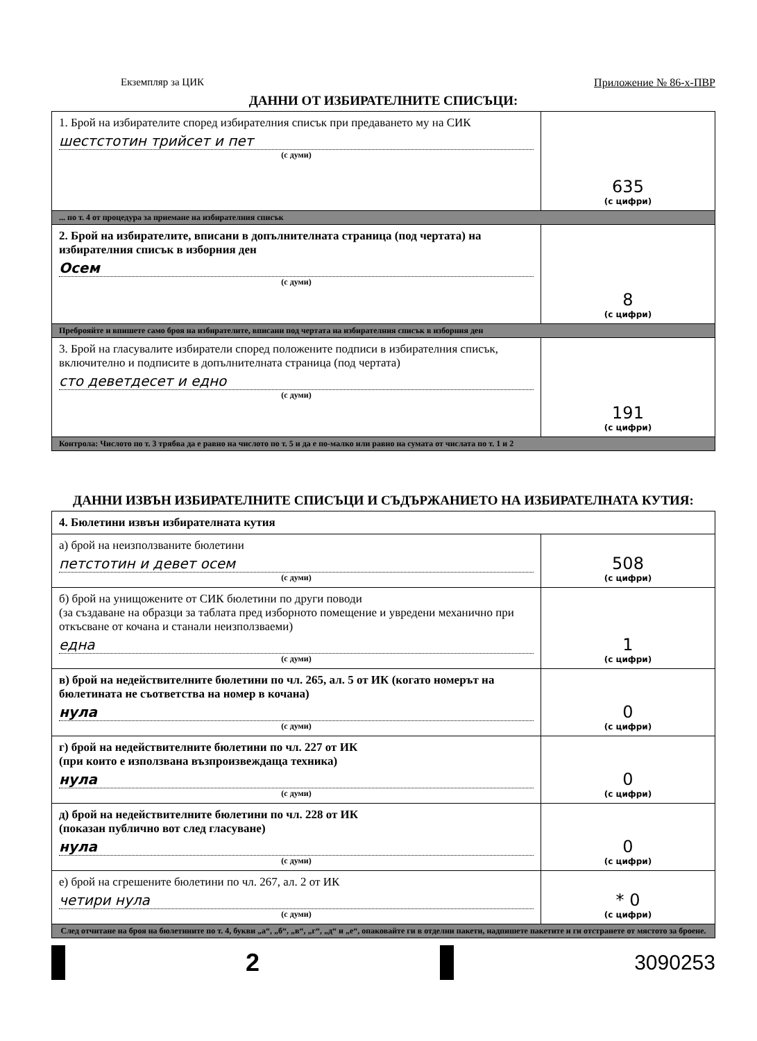Екземпляр за ЦИК Приложение № 86-х-ПВР
ДАННИ ОТ ИЗБИРАТЕЛНИТЕ СПИСЪЦИ:
| 1. Брой на избирателите според избирателния списък при предаването му на СИК шестстотин трийсет и пет (с думи) | 635 (с цифри) |
| ... по т. 4 от процедура за приемане на избирателния списък | |
| 2. Брой на избирателите, вписани в допълнителната страница (под чертата) на избирателния списък в изборния ден Осем (с думи) | 8 (с цифри) |
| Преброяйте и впишете само броя на избирателите, вписани под чертата на избирателния списък в изборния ден | |
| 3. Брой на гласувалите избиратели според положените подписи в избирателния списък, включително и подписите в допълнителната страница (под чертата) сто деветдесет и едно (с думи) | 191 (с цифри) |
| Контрола: Числото по т. 3 трябва да е равно на числото по т. 5 и да е по-малко или равно на сумата от числата по т. 1 и 2 | |
ДАННИ ИЗВЪН ИЗБИРАТЕЛНИТЕ СПИСЪЦИ И СЪДЪРЖАНИЕТО НА ИЗБИРАТЕЛНАТА КУТИЯ:
| 4. Бюлетини извън избирателната кутия | |
| а) брой на неизползваните бюлетини петстотин и девет осем (с думи) | 508 (с цифри) |
| б) брой на унищожените от СИК бюлетини по други поводи (за създаване на образци за таблата пред изборното помещение и увредени механично при откъсване от кочана и станали неизползваеми) една (с думи) | 1 (с цифри) |
| в) брой на недействителните бюлетини по чл. 265, ал. 5 от ИК (когато номерът на бюлетината не съответства на номер в кочана) нула (с думи) | 0 (с цифри) |
| г) брой на недействителните бюлетини по чл. 227 от ИК (при които е използвана възпроизвеждаща техника) нула (с думи) | 0 (с цифри) |
| д) брой на недействителните бюлетини по чл. 228 от ИК (показан публично вот след гласуване) нула (с думи) | 0 (с цифри) |
| е) брой на сгрешените бюлетини по чл. 267, ал. 2 от ИК четири нула (с думи) | * 0 (с цифри) |
| След отчитане на броя на бюлетините по т. 4, букви „а“, „б“, „в“, „г“, „д“ и „е“, опаковайте ги в отделни пакети, надпишете пакетите и ги отстранете от мястото за броене. | |
2
3090253